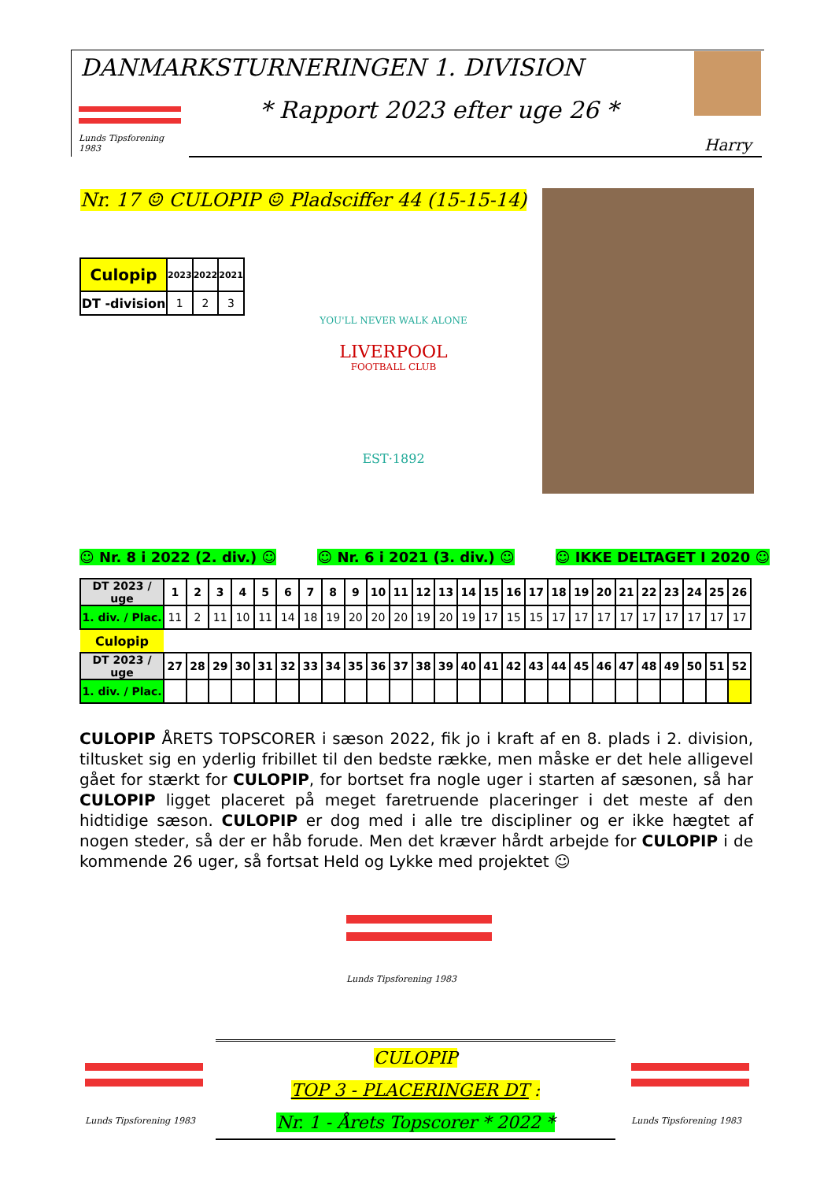DANMARKSTURNERINGEN 1. DIVISION
* Rapport 2023 efter uge 26 *
Harry
Lunds Tipsforening 1983
Nr. 17 ☺ CULOPIP ☺ Pladsciffer 44 (15-15-14)
| Culopip | 2023 | 2022 | 2021 |
| --- | --- | --- | --- |
| DT -division | 1 | 2 | 3 |
YOU'LL NEVER WALK ALONE
LIVERPOOL
FOOTBALL CLUB
EST·1892
☺ Nr. 8 i 2022 (2. div.) ☺ ☺ Nr. 6 i 2021 (3. div.) ☺ ☺ IKKE DELTAGET I 2020 ☺
| DT 2023 / uge | 1 | 2 | 3 | 4 | 5 | 6 | 7 | 8 | 9 | 10 | 11 | 12 | 13 | 14 | 15 | 16 | 17 | 18 | 19 | 20 | 21 | 22 | 23 | 24 | 25 | 26 |
| --- | --- | --- | --- | --- | --- | --- | --- | --- | --- | --- | --- | --- | --- | --- | --- | --- | --- | --- | --- | --- | --- | --- | --- | --- | --- | --- |
| 1. div. / Plac. | 11 | 2 | 11 | 10 | 11 | 14 | 18 | 19 | 20 | 20 | 20 | 19 | 20 | 19 | 17 | 15 | 15 | 17 | 17 | 17 | 17 | 17 | 17 | 17 | 17 | 17 |
| Culopip | | | | | | | | | | | | | | | | | | | | | | | | | | |
| DT 2023 / uge | 27 | 28 | 29 | 30 | 31 | 32 | 33 | 34 | 35 | 36 | 37 | 38 | 39 | 40 | 41 | 42 | 43 | 44 | 45 | 46 | 47 | 48 | 49 | 50 | 51 | 52 |
| 1. div. / Plac. | | | | | | | | | | | | | | | | | | | | | | | | | | |
CULOPIP ÅRETS TOPSCORER i sæson 2022, fik jo i kraft af en 8. plads i 2. division, tiltusket sig en yderlig fribillet til den bedste række, men måske er det hele alligevel gået for stærkt for CULOPIP, for bortset fra nogle uger i starten af sæsonen, så har CULOPIP ligget placeret på meget faretruende placeringer i det meste af den hidtidige sæson. CULOPIP er dog med i alle tre discipliner og er ikke hægtet af nogen steder, så der er håb forude. Men det kræver hårdt arbejde for CULOPIP i de kommende 26 uger, så fortsat Held og Lykke med projektet ☺
Lunds Tipsforening 1983
Lunds Tipsforening 1983
Lunds Tipsforening 1983
CULOPIP
TOP 3 - PLACERINGER DT :
Nr. 1 - Årets Topscorer * 2022 *